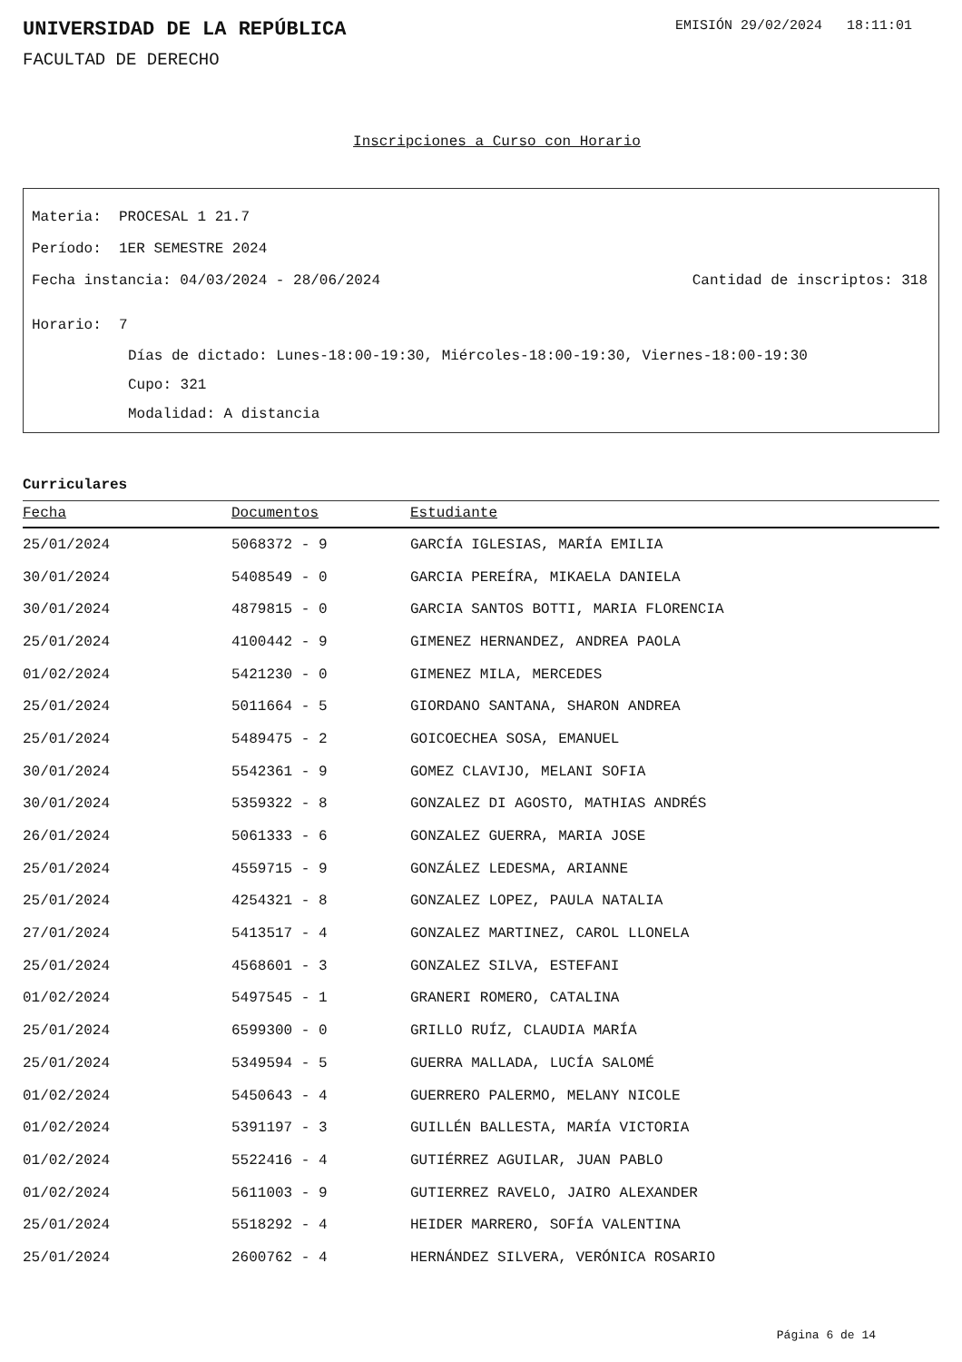UNIVERSIDAD DE LA REPÚBLICA
EMISIÓN 29/02/2024 18:11:01
FACULTAD DE DERECHO
Inscripciones a Curso con Horario
Materia: PROCESAL 1 21.7
Período: 1ER SEMESTRE 2024
Fecha instancia: 04/03/2024 - 28/06/2024 Cantidad de inscriptos: 318
Horario: 7
Días de dictado: Lunes-18:00-19:30, Miércoles-18:00-19:30, Viernes-18:00-19:30
Cupo: 321
Modalidad: A distancia
Curriculares
| Fecha | Documentos | Estudiante |
| --- | --- | --- |
| 25/01/2024 | 5068372 - 9 | GARCÍA IGLESIAS, MARÍA EMILIA |
| 30/01/2024 | 5408549 - 0 | GARCIA PEREÍRA, MIKAELA DANIELA |
| 30/01/2024 | 4879815 - 0 | GARCIA SANTOS BOTTI, MARIA FLORENCIA |
| 25/01/2024 | 4100442 - 9 | GIMENEZ HERNANDEZ, ANDREA PAOLA |
| 01/02/2024 | 5421230 - 0 | GIMENEZ MILA, MERCEDES |
| 25/01/2024 | 5011664 - 5 | GIORDANO SANTANA, SHARON ANDREA |
| 25/01/2024 | 5489475 - 2 | GOICOECHEA SOSA, EMANUEL |
| 30/01/2024 | 5542361 - 9 | GOMEZ CLAVIJO, MELANI SOFIA |
| 30/01/2024 | 5359322 - 8 | GONZALEZ DI AGOSTO, MATHIAS ANDRÉS |
| 26/01/2024 | 5061333 - 6 | GONZALEZ GUERRA, MARIA JOSE |
| 25/01/2024 | 4559715 - 9 | GONZÁLEZ LEDESMA, ARIANNE |
| 25/01/2024 | 4254321 - 8 | GONZALEZ LOPEZ, PAULA NATALIA |
| 27/01/2024 | 5413517 - 4 | GONZALEZ MARTINEZ, CAROL LLONELA |
| 25/01/2024 | 4568601 - 3 | GONZALEZ SILVA, ESTEFANI |
| 01/02/2024 | 5497545 - 1 | GRANERI ROMERO, CATALINA |
| 25/01/2024 | 6599300 - 0 | GRILLO RUÍZ, CLAUDIA MARÍA |
| 25/01/2024 | 5349594 - 5 | GUERRA MALLADA, LUCÍA SALOMÉ |
| 01/02/2024 | 5450643 - 4 | GUERRERO PALERMO, MELANY NICOLE |
| 01/02/2024 | 5391197 - 3 | GUILLÉN BALLESTA, MARÍA VICTORIA |
| 01/02/2024 | 5522416 - 4 | GUTIÉRREZ AGUILAR, JUAN PABLO |
| 01/02/2024 | 5611003 - 9 | GUTIERREZ RAVELO, JAIRO ALEXANDER |
| 25/01/2024 | 5518292 - 4 | HEIDER MARRERO, SOFÍA VALENTINA |
| 25/01/2024 | 2600762 - 4 | HERNÁNDEZ SILVERA, VERÓNICA ROSARIO |
Página 6 de 14